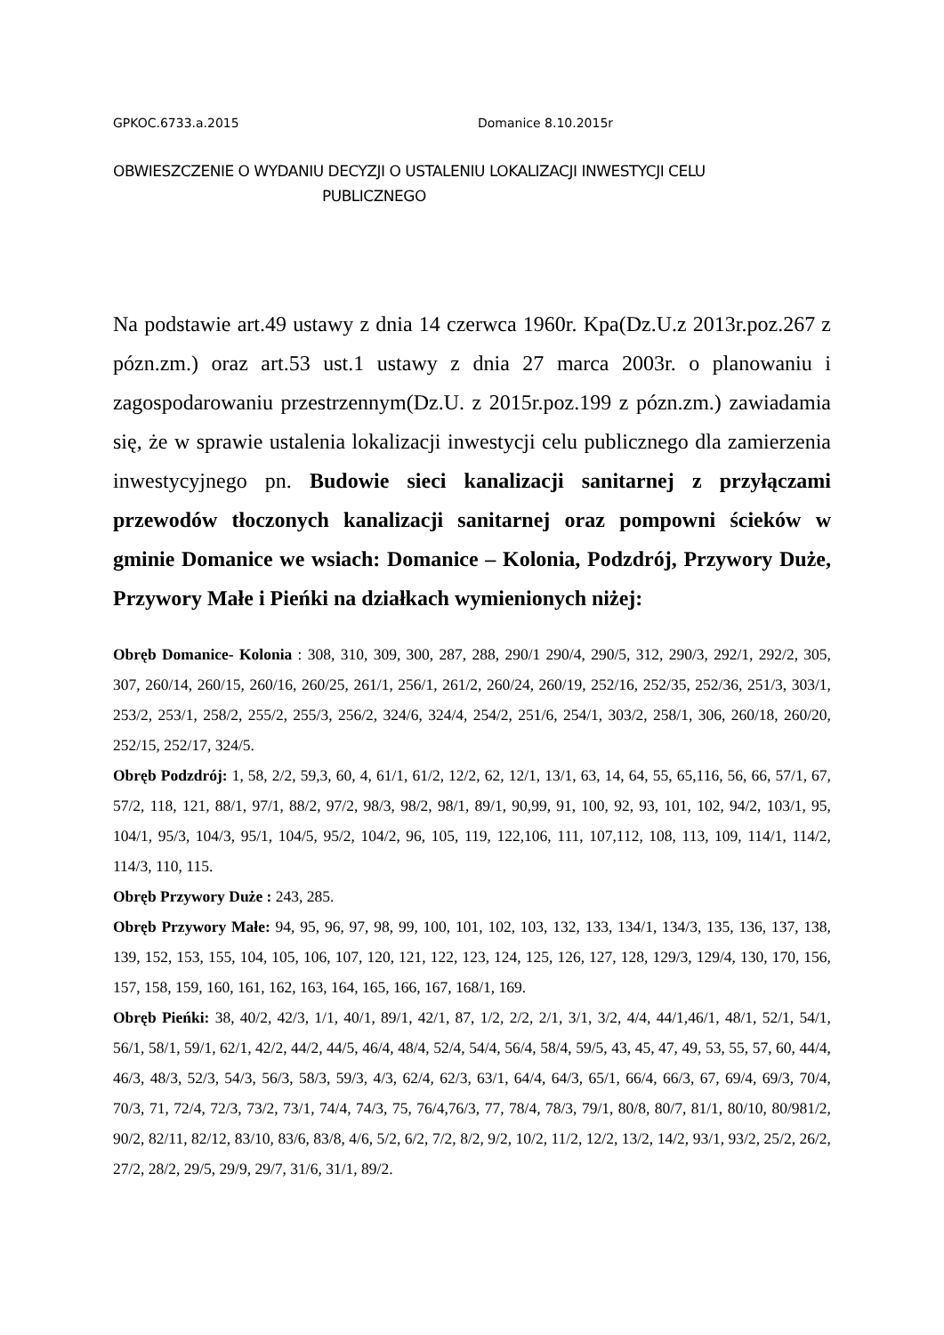GPKOC.6733.a.2015 Domanice 8.10.2015r
OBWIESZCZENIE O WYDANIU DECYZJI O USTALENIU LOKALIZACJI INWESTYCJI CELU
PUBLICZNEGO
Na podstawie art.49 ustawy z dnia 14 czerwca 1960r. Kpa(Dz.U.z 2013r.poz.267 z pózn.zm.) oraz art.53 ust.1 ustawy z dnia 27 marca 2003r. o planowaniu i zagospodarowaniu przestrzennym(Dz.U. z 2015r.poz.199 z pózn.zm.) zawiadamia się, że w sprawie ustalenia lokalizacji inwestycji celu publicznego dla zamierzenia inwestycyjnego pn. Budowie sieci kanalizacji sanitarnej z przyłączami przewodów tłoczonych kanalizacji sanitarnej oraz pompowni ścieków w gminie Domanice we wsiach: Domanice – Kolonia, Podzdrój, Przywory Duże, Przywory Małe i Pieńki na działkach wymienionych niżej:
Obręb Domanice- Kolonia : 308, 310, 309, 300, 287, 288, 290/1 290/4, 290/5, 312, 290/3, 292/1, 292/2, 305, 307, 260/14, 260/15, 260/16, 260/25, 261/1, 256/1, 261/2, 260/24, 260/19, 252/16, 252/35, 252/36, 251/3, 303/1, 253/2, 253/1, 258/2, 255/2, 255/3, 256/2, 324/6, 324/4, 254/2, 251/6, 254/1, 303/2, 258/1, 306, 260/18, 260/20, 252/15, 252/17, 324/5.
Obręb Podzdrój: 1, 58, 2/2, 59,3, 60, 4, 61/1, 61/2, 12/2, 62, 12/1, 13/1, 63, 14, 64, 55, 65,116, 56, 66, 57/1, 67, 57/2, 118, 121, 88/1, 97/1, 88/2, 97/2, 98/3, 98/2, 98/1, 89/1, 90,99, 91, 100, 92, 93, 101, 102, 94/2, 103/1, 95, 104/1, 95/3, 104/3, 95/1, 104/5, 95/2, 104/2, 96, 105, 119, 122,106, 111, 107,112, 108, 113, 109, 114/1, 114/2, 114/3, 110, 115.
Obręb Przywory Duże : 243, 285.
Obręb Przywory Małe: 94, 95, 96, 97, 98, 99, 100, 101, 102, 103, 132, 133, 134/1, 134/3, 135, 136, 137, 138, 139, 152, 153, 155, 104, 105, 106, 107, 120, 121, 122, 123, 124, 125, 126, 127, 128, 129/3, 129/4, 130, 170, 156, 157, 158, 159, 160, 161, 162, 163, 164, 165, 166, 167, 168/1, 169.
Obręb Pieńki: 38, 40/2, 42/3, 1/1, 40/1, 89/1, 42/1, 87, 1/2, 2/2, 2/1, 3/1, 3/2, 4/4, 44/1,46/1, 48/1, 52/1, 54/1, 56/1, 58/1, 59/1, 62/1, 42/2, 44/2, 44/5, 46/4, 48/4, 52/4, 54/4, 56/4, 58/4, 59/5, 43, 45, 47, 49, 53, 55, 57, 60, 44/4, 46/3, 48/3, 52/3, 54/3, 56/3, 58/3, 59/3, 4/3, 62/4, 62/3, 63/1, 64/4, 64/3, 65/1, 66/4, 66/3, 67, 69/4, 69/3, 70/4, 70/3, 71, 72/4, 72/3, 73/2, 73/1, 74/4, 74/3, 75, 76/4,76/3, 77, 78/4, 78/3, 79/1, 80/8, 80/7, 81/1, 80/10, 80/981/2, 90/2, 82/11, 82/12, 83/10, 83/6, 83/8, 4/6, 5/2, 6/2, 7/2, 8/2, 9/2, 10/2, 11/2, 12/2, 13/2, 14/2, 93/1, 93/2, 25/2, 26/2, 27/2, 28/2, 29/5, 29/9, 29/7, 31/6, 31/1, 89/2.